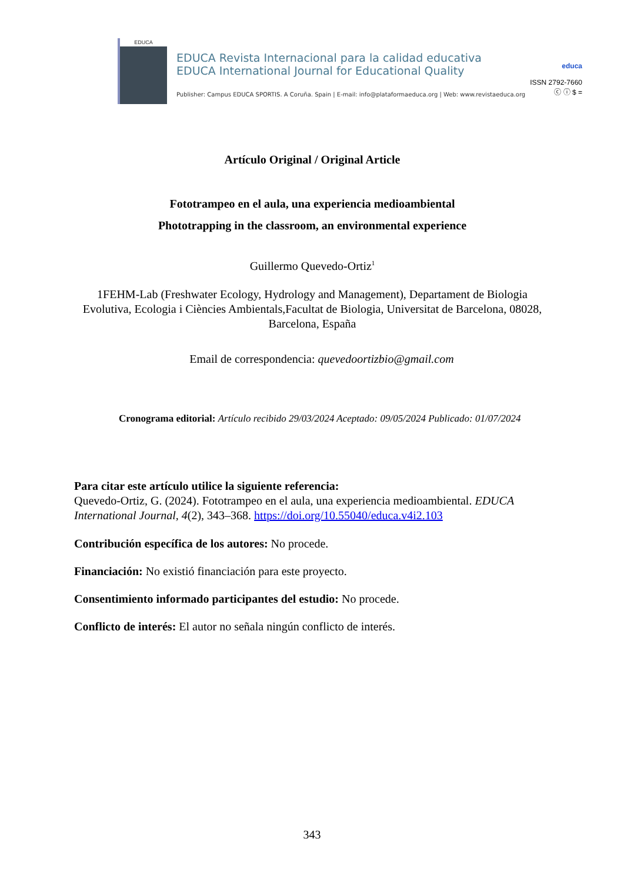EDUCA
EDUCA Revista Internacional para la calidad educativa
EDUCA International Journal for Educational Quality
Publisher: Campus EDUCA SPORTIS. A Coruña. Spain | E-mail: info@plataformaeduca.org | Web: www.revistaeduca.org
educa
ISSN 2792-7660
ⓒ ⓘ $ =
Artículo Original / Original Article
Fototrampeo en el aula, una experiencia medioambiental
Phototrapping in the classroom, an environmental experience
Guillermo Quevedo-Ortiz<sup>1</sup>
1FEHM-Lab (Freshwater Ecology, Hydrology and Management), Departament de Biologia Evolutiva, Ecologia i Ciències Ambientals,Facultat de Biologia, Universitat de Barcelona, 08028, Barcelona, España
Email de correspondencia: quevedoortizbio@gmail.com
Cronograma editorial: Artículo recibido 29/03/2024 Aceptado: 09/05/2024 Publicado: 01/07/2024
Para citar este artículo utilice la siguiente referencia:
Quevedo-Ortiz, G. (2024). Fototrampeo en el aula, una experiencia medioambiental. EDUCA International Journal, 4(2), 343–368. https://doi.org/10.55040/educa.v4i2.103
Contribución específica de los autores: No procede.
Financiación: No existió financiación para este proyecto.
Consentimiento informado participantes del estudio: No procede.
Conflicto de interés: El autor no señala ningún conflicto de interés.
343